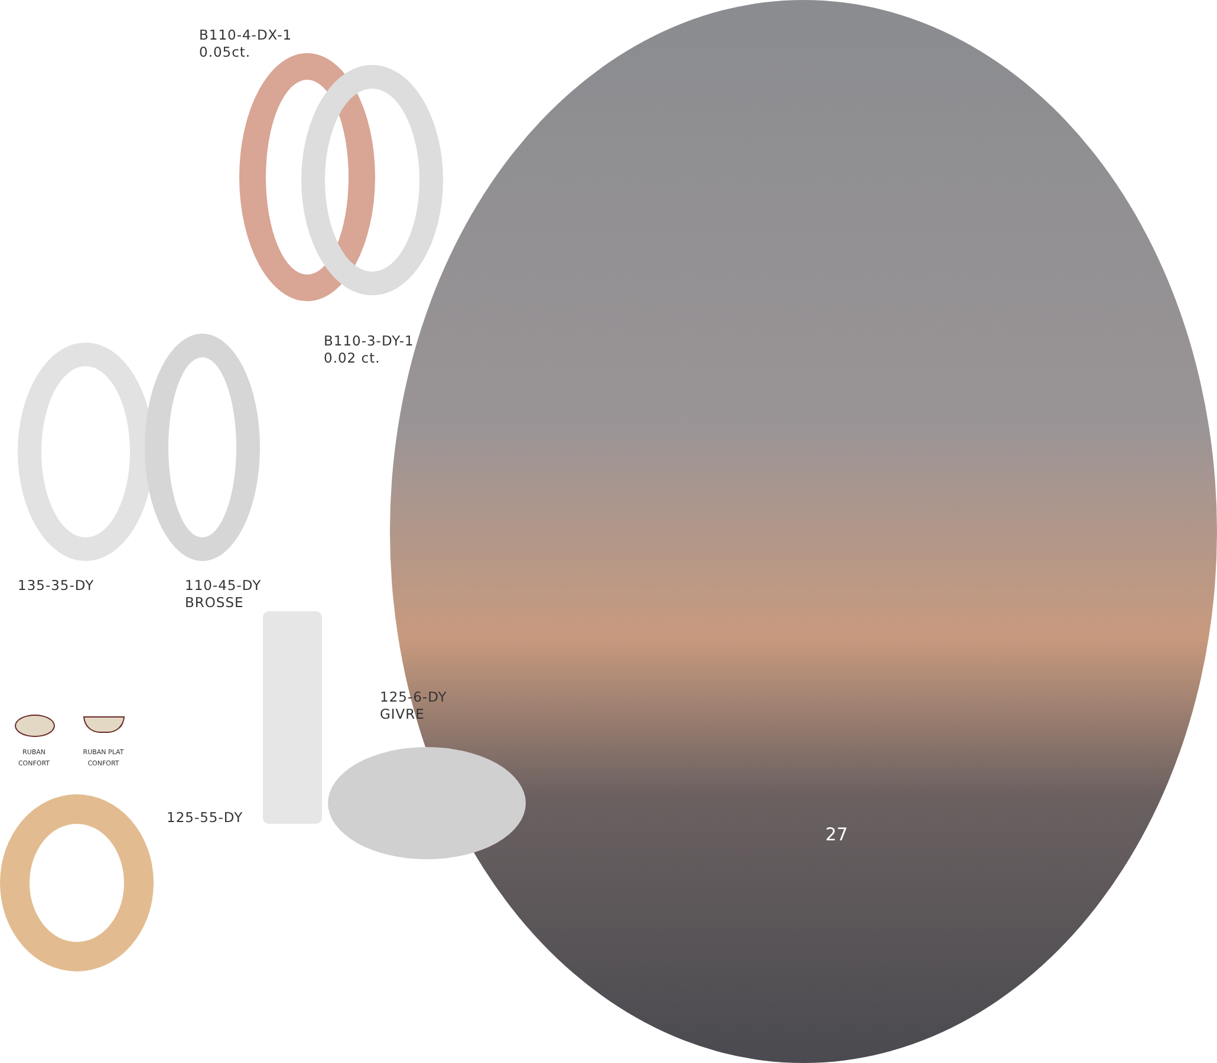B110-4-DX-1
0.05ct.
B110-3-DY-1
0.02 ct.
135-35-DY
110-45-DY
BROSSE
125-6-DY
GIVRE
125-55-DY
RUBAN
CONFORT
RUBAN PLAT
CONFORT
27